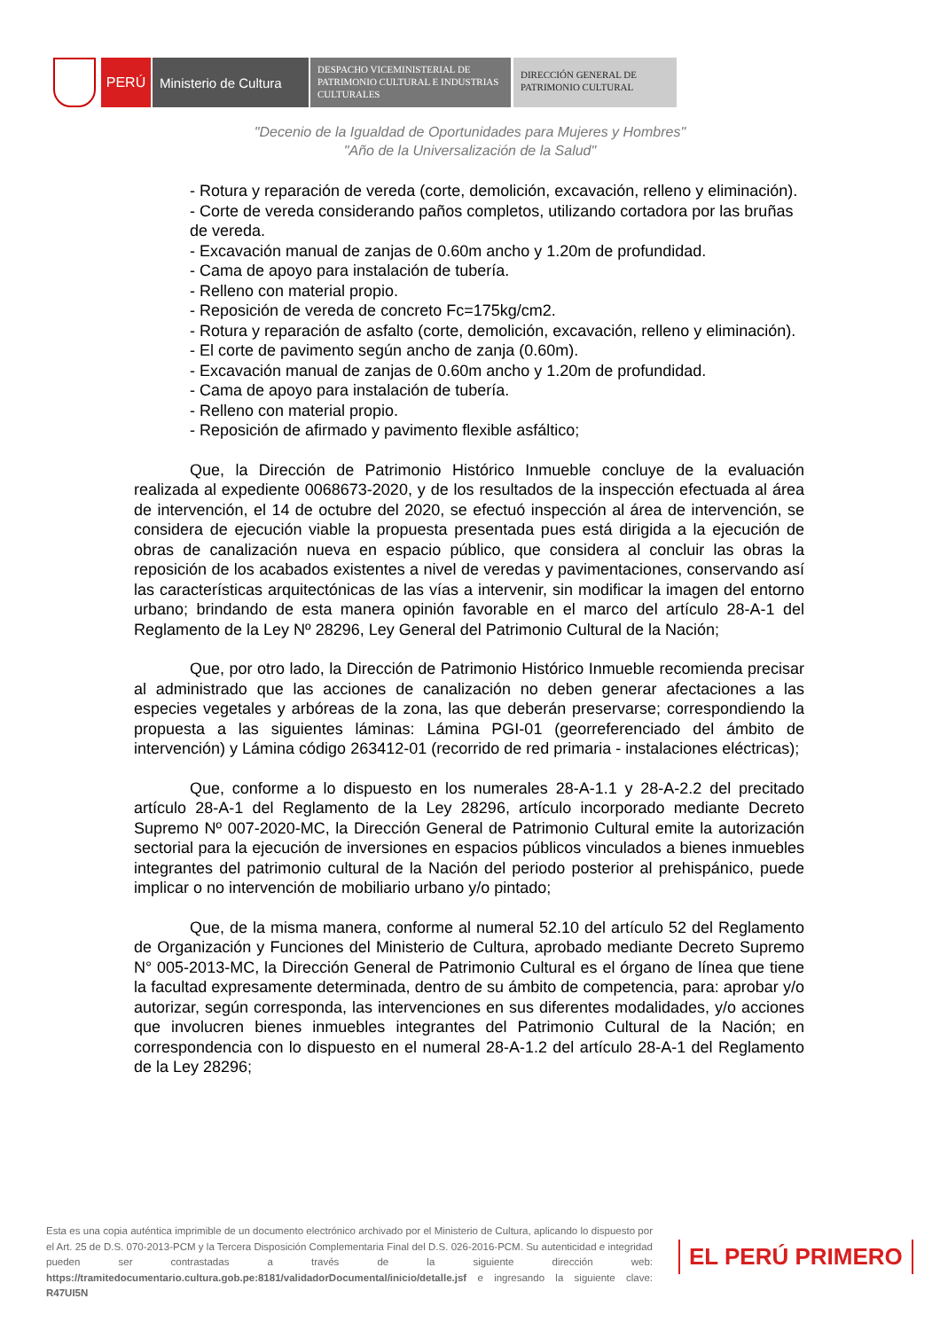PERÚ Ministerio de Cultura
DESPACHO VICEMINISTERIAL DE PATRIMONIO CULTURAL E INDUSTRIAS CULTURALES
DIRECCIÓN GENERAL DE PATRIMONIO CULTURAL
"Decenio de la Igualdad de Oportunidades para Mujeres y Hombres"
"Año de la Universalización de la Salud"
- Rotura y reparación de vereda (corte, demolición, excavación, relleno y eliminación).
- Corte de vereda considerando paños completos, utilizando cortadora por las bruñas de vereda.
- Excavación manual de zanjas de 0.60m ancho y 1.20m de profundidad.
- Cama de apoyo para instalación de tubería.
- Relleno con material propio.
- Reposición de vereda de concreto Fc=175kg/cm2.
- Rotura y reparación de asfalto (corte, demolición, excavación, relleno y eliminación).
- El corte de pavimento según ancho de zanja (0.60m).
- Excavación manual de zanjas de 0.60m ancho y 1.20m de profundidad.
- Cama de apoyo para instalación de tubería.
- Relleno con material propio.
- Reposición de afirmado y pavimento flexible asfáltico;
Que, la Dirección de Patrimonio Histórico Inmueble concluye de la evaluación realizada al expediente 0068673-2020, y de los resultados de la inspección efectuada al área de intervención, el 14 de octubre del 2020, se efectuó inspección al área de intervención, se considera de ejecución viable la propuesta presentada pues está dirigida a la ejecución de obras de canalización nueva en espacio público, que considera al concluir las obras la reposición de los acabados existentes a nivel de veredas y pavimentaciones, conservando así las características arquitectónicas de las vías a intervenir, sin modificar la imagen del entorno urbano; brindando de esta manera opinión favorable en el marco del artículo 28-A-1 del Reglamento de la Ley Nº 28296, Ley General del Patrimonio Cultural de la Nación;
Que, por otro lado, la Dirección de Patrimonio Histórico Inmueble recomienda precisar al administrado que las acciones de canalización no deben generar afectaciones a las especies vegetales y arbóreas de la zona, las que deberán preservarse; correspondiendo la propuesta a las siguientes láminas: Lámina PGI-01 (georreferenciado del ámbito de intervención) y Lámina código 263412-01 (recorrido de red primaria - instalaciones eléctricas);
Que, conforme a lo dispuesto en los numerales 28-A-1.1 y 28-A-2.2 del precitado artículo 28-A-1 del Reglamento de la Ley 28296, artículo incorporado mediante Decreto Supremo Nº 007-2020-MC, la Dirección General de Patrimonio Cultural emite la autorización sectorial para la ejecución de inversiones en espacios públicos vinculados a bienes inmuebles integrantes del patrimonio cultural de la Nación del periodo posterior al prehispánico, puede implicar o no intervención de mobiliario urbano y/o pintado;
Que, de la misma manera, conforme al numeral 52.10 del artículo 52 del Reglamento de Organización y Funciones del Ministerio de Cultura, aprobado mediante Decreto Supremo N° 005-2013-MC, la Dirección General de Patrimonio Cultural es el órgano de línea que tiene la facultad expresamente determinada, dentro de su ámbito de competencia, para: aprobar y/o autorizar, según corresponda, las intervenciones en sus diferentes modalidades, y/o acciones que involucren bienes inmuebles integrantes del Patrimonio Cultural de la Nación; en correspondencia con lo dispuesto en el numeral 28-A-1.2 del artículo 28-A-1 del Reglamento de la Ley 28296;
Esta es una copia auténtica imprimible de un documento electrónico archivado por el Ministerio de Cultura, aplicando lo dispuesto por el Art. 25 de D.S. 070-2013-PCM y la Tercera Disposición Complementaria Final del D.S. 026-2016-PCM. Su autenticidad e integridad pueden ser contrastadas a través de la siguiente dirección web: https://tramitedocumentario.cultura.gob.pe:8181/validadorDocumental/inicio/detalle.jsf e ingresando la siguiente clave: R47UI5N
EL PERÚ PRIMERO